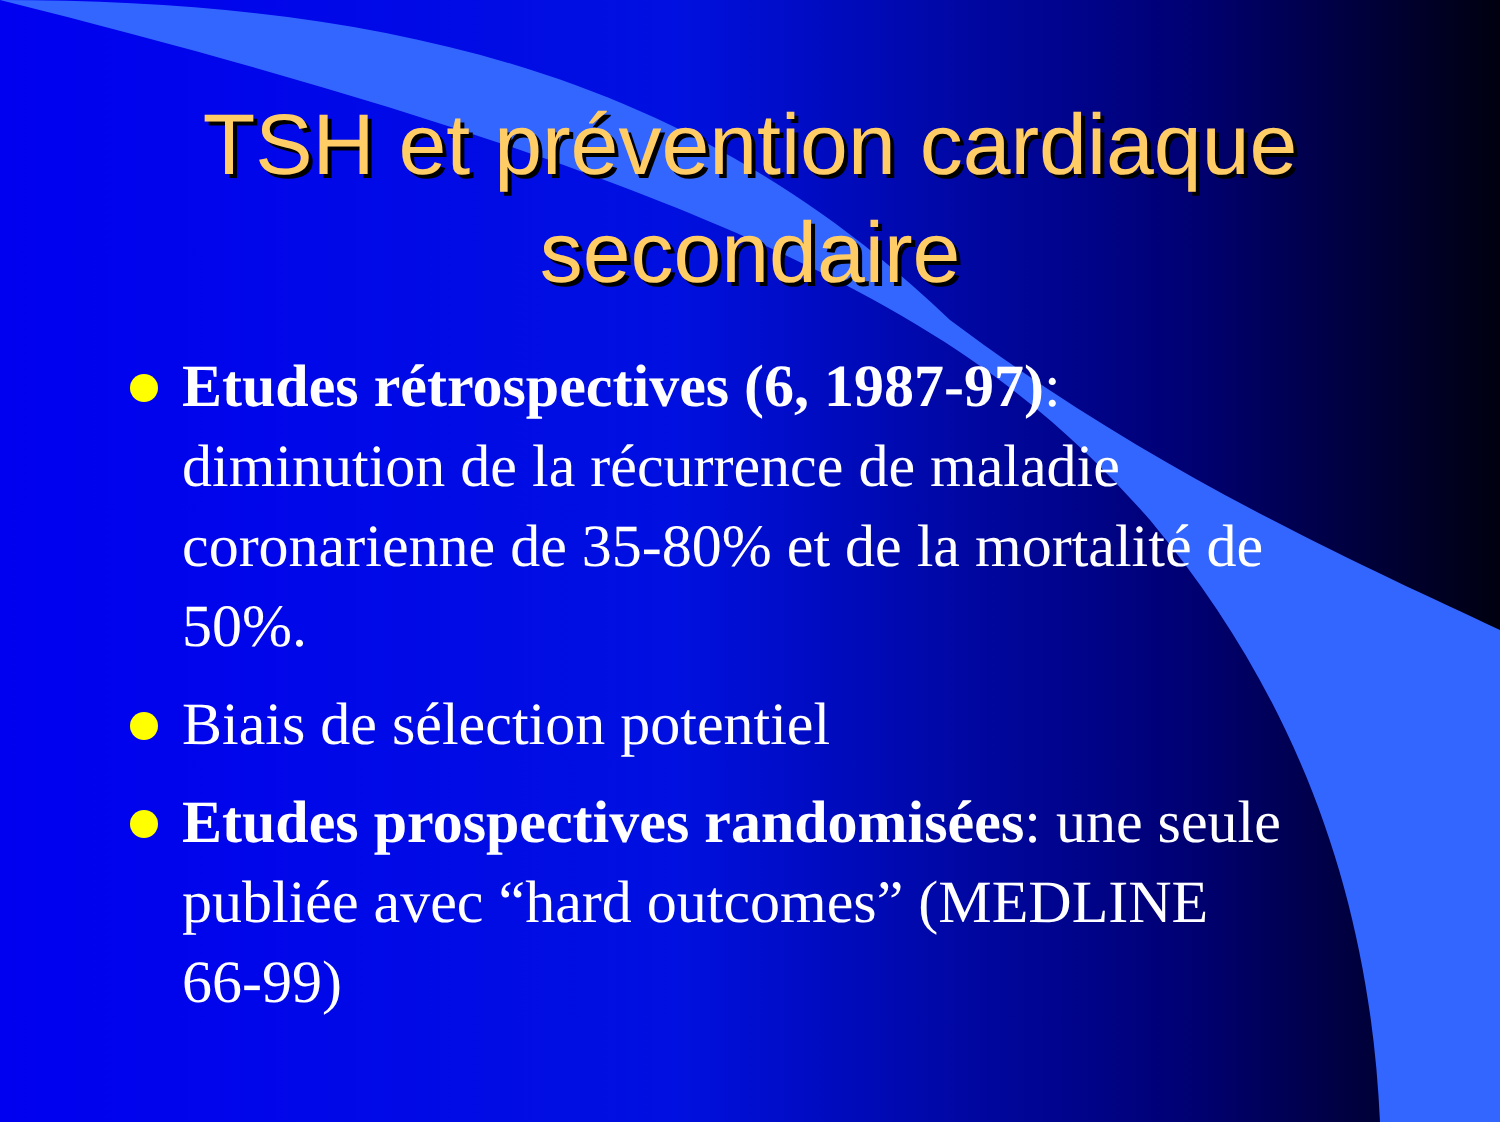TSH et prévention cardiaque secondaire
Etudes rétrospectives (6, 1987-97): diminution de la récurrence de maladie coronarienne de 35-80% et de la mortalité de 50%.
Biais de sélection potentiel
Etudes prospectives randomisées: une seule publiée avec “hard outcomes” (MEDLINE 66-99)